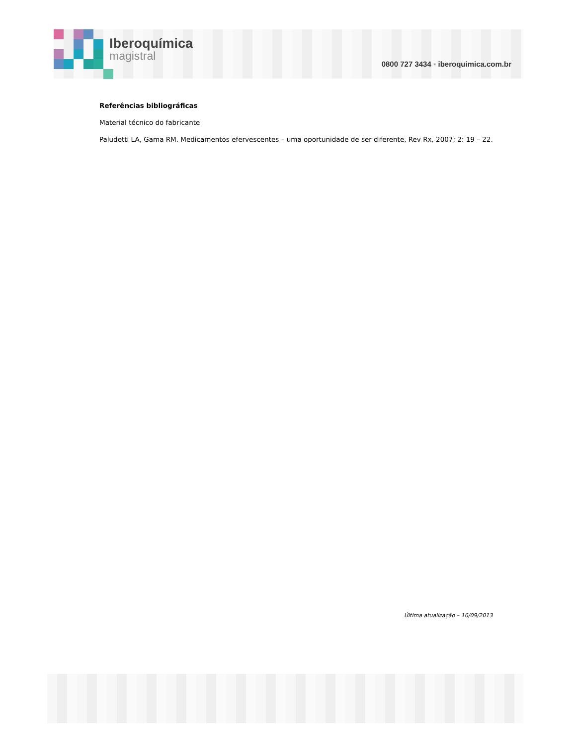Iberoquímica
magistral
0800 727 3434 ▪ iberoquimica.com.br
Referências bibliográficas
Material técnico do fabricante
Paludetti LA, Gama RM. Medicamentos efervescentes – uma oportunidade de ser diferente, Rev Rx, 2007; 2: 19 – 22.
Última atualização – 16/09/2013